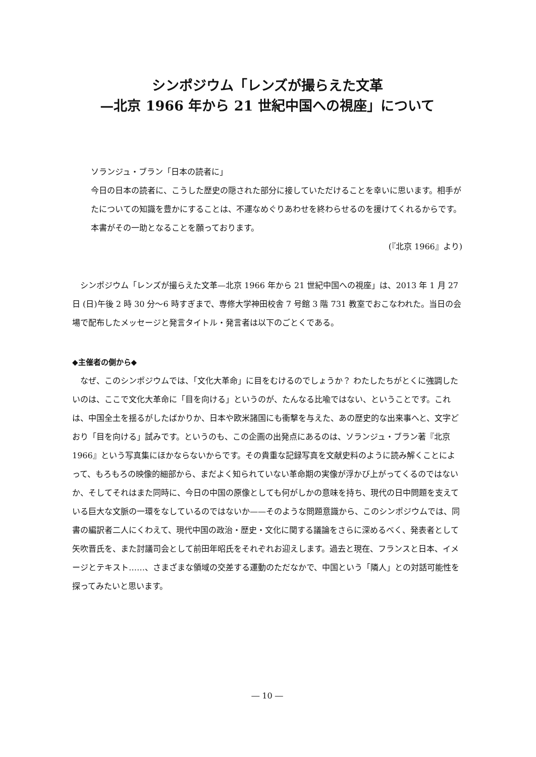シンポジウム「レンズが撮らえた文革
—北京 1966 年から 21 世紀中国への視座」について
ソランジュ・ブラン「日本の読者に」
今日の日本の読者に、こうした歴史の隠された部分に接していただけることを幸いに思います。相手がたについての知識を豊かにすることは、不運なめぐりあわせを終わらせるのを援けてくれるからです。本書がその一助となることを願っております。
(『北京 1966』より)
シンポジウム「レンズが撮らえた文革—北京 1966 年から 21 世紀中国への視座」は、2013 年 1 月 27 日 (日)午後 2 時 30 分～6 時すぎまで、専修大学神田校舎 7 号館 3 階 731 教室でおこなわれた。当日の会場で配布したメッセージと発言タイトル・発言者は以下のごとくである。
◆主催者の側から◆
なぜ、このシンポジウムでは、「文化大革命」に目をむけるのでしょうか？ わたしたちがとくに強調したいのは、ここで文化大革命に「目を向ける」というのが、たんなる比喩ではない、ということです。これは、中国全土を揺るがしたばかりか、日本や欧米諸国にも衝撃を与えた、あの歴史的な出来事へと、文字どおり「目を向ける」試みです。というのも、この企画の出発点にあるのは、ソランジュ・ブラン著『北京 1966』という写真集にほかならないからです。その貴重な記録写真を文献史料のように読み解くことによって、もろもろの映像的細部から、まだよく知られていない革命期の実像が浮かび上がってくるのではないか、そしてそれはまた同時に、今日の中国の原像としても何がしかの意味を持ち、現代の日中問題を支えている巨大な文脈の一環をなしているのではないか——そのような問題意識から、このシンポジウムでは、同書の編訳者二人にくわえて、現代中国の政治・歴史・文化に関する議論をさらに深めるべく、発表者として矢吹晋氏を、また討議司会として前田年昭氏をそれぞれお迎えします。過去と現在、フランスと日本、イメージとテキスト……、さまざまな領域の交差する運動のただなかで、中国という「隣人」との対話可能性を探ってみたいと思います。
― 10 ―